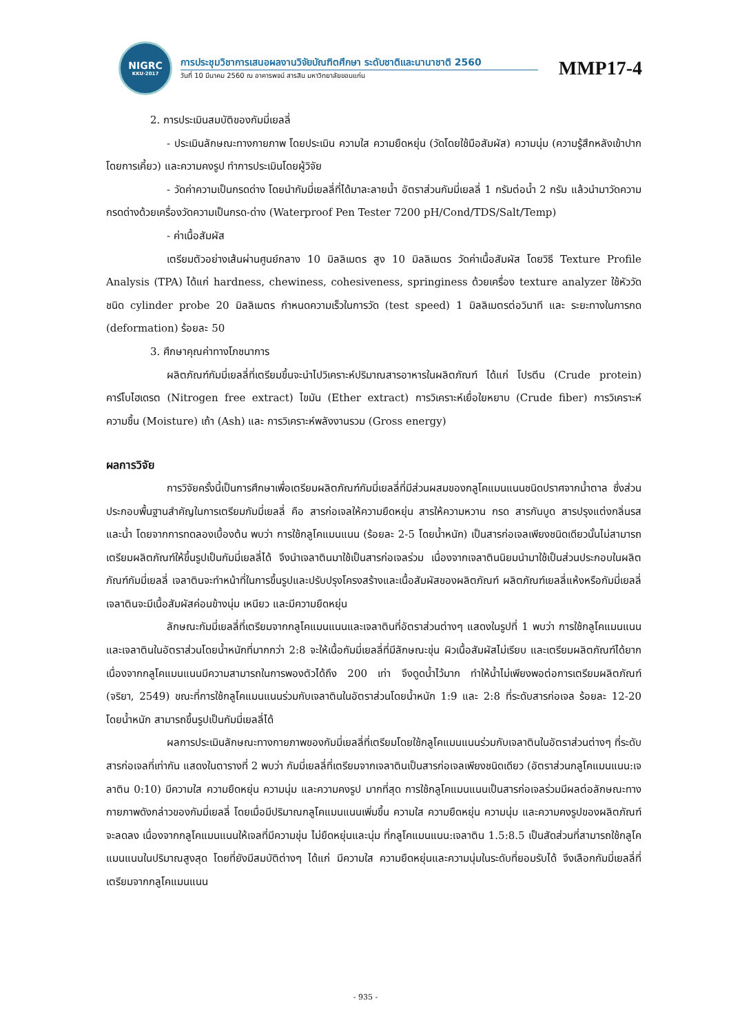NIGRC
KKU·2017
การประชุมวิชาการเสนอผลงานวิจัยบัณฑิตศึกษา ระดับชาติและนานาชาติ 2560
วันที่ 10 มีนาคม 2560 ณ อาคารพจน์ สารสิน มหาวิทยาลัยขอนแก่น
MMP17-4
2. การประเมินสมบัติของกัมมี่เยลลี่
- ประเมินลักษณะทางกายภาพ โดยประเมิน ความใส ความยืดหยุ่น (วัดโดยใช้มือสัมผัส) ความนุ่ม (ความรู้สึกหลังเข้าปากโดยการเคี้ยว) และความคงรูป ทำการประเมินโดยผู้วิจัย
- วัดค่าความเป็นกรดด่าง โดยนำกัมมี่เยลลี่ที่ได้มาละลายน้ำ อัตราส่วนกัมมี่เยลลี่ 1 กรัมต่อน้ำ 2 กรัม แล้วนำมาวัดความกรดด่างด้วยเครื่องวัดความเป็นกรด-ด่าง (Waterproof Pen Tester 7200 pH/Cond/TDS/Salt/Temp)
- ค่าเนื้อสัมผัส
เตรียมตัวอย่างเส้นผ่านศูนย์กลาง 10 มิลลิเมตร สูง 10 มิลลิเมตร วัดค่าเนื้อสัมผัส โดยวิธี Texture Profile Analysis (TPA) ได้แก่ hardness, chewiness, cohesiveness, springiness ด้วยเครื่อง texture analyzer ใช้หัววัดชนิด cylinder probe 20 มิลลิเมตร กำหนดความเร็วในการวัด (test speed) 1 มิลลิเมตรต่อวินาที และ ระยะทางในการกด (deformation) ร้อยละ 50
3. ศึกษาคุณค่าทางโภชนาการ
ผลิตภัณฑ์กัมมี่เยลลี่ที่เตรียมขึ้นจะนำไปวิเคราะห์ปริมาณสารอาหารในผลิตภัณฑ์ ได้แก่ โปรตีน (Crude protein) คาร์โบไฮเดรต (Nitrogen free extract) ไขมัน (Ether extract) การวิเคราะห์เยื่อใยหยาบ (Crude fiber) การวิเคราะห์ความชื้น (Moisture) เถ้า (Ash) และ การวิเคราะห์พลังงานรวม (Gross energy)
ผลการวิจัย
การวิจัยครั้งนี้เป็นการศึกษาเพื่อเตรียมผลิตภัณฑ์กัมมี่เยลลี่ที่มีส่วนผสมของกลูโคแมนแนนชนิดปราศจากน้ำตาล ซึ่งส่วนประกอบพื้นฐานสำคัญในการเตรียมกัมมี่เยลลี่ คือ สารก่อเจลให้ความยืดหยุ่น สารให้ความหวาน กรด สารกันบูด สารปรุงแต่งกลิ่นรส และน้ำ โดยจากการทดลองเบื้องต้น พบว่า การใช้กลูโคแมนแนน (ร้อยละ 2-5 โดยน้ำหนัก) เป็นสารก่อเจลเพียงชนิดเดียวนั้นไม่สามารถเตรียมผลิตภัณฑ์ให้ขึ้นรูปเป็นกัมมี่เยลลี่ได้ จึงนำเจลาตินมาใช้เป็นสารก่อเจลร่วม เนื่องจากเจลาตินนิยมนำมาใช้เป็นส่วนประกอบในผลิตภัณฑ์กัมมี่เยลลี่ เจลาตินจะทำหน้าที่ในการขึ้นรูปและปรับปรุงโครงสร้างและเนื้อสัมผัสของผลิตภัณฑ์ ผลิตภัณฑ์เยลลี่แห้งหรือกัมมี่เยลลี่เจลาตินจะมีเนื้อสัมผัสค่อนข้างนุ่ม เหนียว และมีความยืดหยุ่น
ลักษณะกัมมี่เยลลี่ที่เตรียมจากกลูโคแมนแนนและเจลาตินที่อัตราส่วนต่างๆ แสดงในรูปที่ 1 พบว่า การใช้กลูโคแมนแนนและเจลาตินในอัตราส่วนโดยน้ำหนักที่มากกว่า 2:8 จะให้เนื้อกัมมี่เยลลี่ที่มีลักษณะขุ่น ผิวเนื้อสัมผัสไม่เรียบ และเตรียมผลิตภัณฑ์ได้ยาก เนื่องจากกลูโคแมนแนนมีความสามารถในการพองตัวได้ถึง 200 เท่า จึงดูดน้ำไว้มาก ทำให้น้ำไม่เพียงพอต่อการเตรียมผลิตภัณฑ์ (จริยา, 2549) ขณะที่การใช้กลูโคแมนแนนร่วมกับเจลาตินในอัตราส่วนโดยน้ำหนัก 1:9 และ 2:8 ที่ระดับสารก่อเจล ร้อยละ 12-20 โดยน้ำหนัก สามารถขึ้นรูปเป็นกัมมี่เยลลี่ได้
ผลการประเมินลักษณะทางกายภาพของกัมมี่เยลลี่ที่เตรียมโดยใช้กลูโคแมนแนนร่วมกับเจลาตินในอัตราส่วนต่างๆ ที่ระดับสารก่อเจลที่เท่ากัน แสดงในตารางที่ 2 พบว่า กัมมี่เยลลี่ที่เตรียมจากเจลาตินเป็นสารก่อเจลเพียงชนิดเดียว (อัตราส่วนกลูโคแมนแนน:เจลาติน 0:10) มีความใส ความยืดหยุ่น ความนุ่ม และความคงรูป มากที่สุด การใช้กลูโคแมนแนนเป็นสารก่อเจลร่วมมีผลต่อลักษณะทางกายภาพดังกล่าวของกัมมี่เยลลี่ โดยเมื่อมีปริมาณกลูโคแมนแนนเพิ่มขึ้น ความใส ความยืดหยุ่น ความนุ่ม และความคงรูปของผลิตภัณฑ์จะลดลง เนื่องจากกลูโคแมนแนนให้เจลที่มีความขุ่น ไม่ยืดหยุ่นและนุ่ม ที่กลูโคแมนแนน:เจลาติน 1.5:8.5 เป็นสัดส่วนที่สามารถใช้กลูโคแมนแนนในปริมาณสูงสุด โดยที่ยังมีสมบัติต่างๆ ได้แก่ มีความใส ความยืดหยุ่นและความนุ่มในระดับที่ยอมรับได้ จึงเลือกกัมมี่เยลลี่ที่เตรียมจากกลูโคแมนแนน
- 935 -